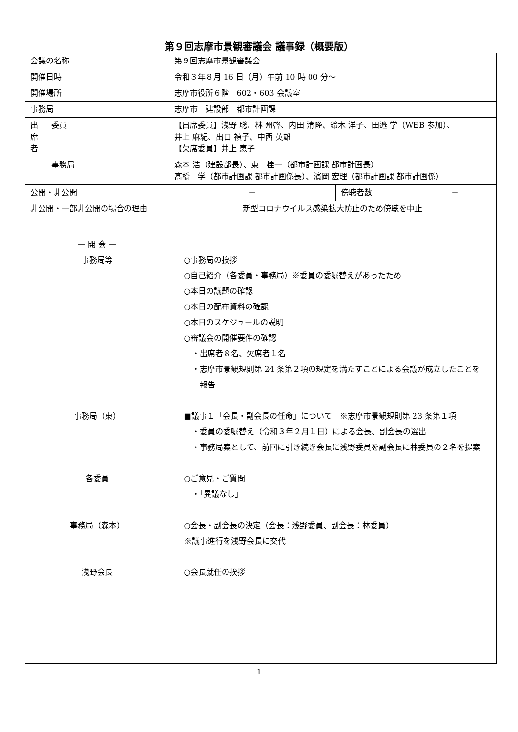第９回志摩市景観審議会 議事録（概要版）
| 会議の名称 | | 第９回志摩市景観審議会 | | |
| 開催日時 | | 令和３年８月 16 日（月）午前 10 時 00 分～ | | |
| 開催場所 | | 志摩市役所６階 602・603 会議室 | | |
| 事務局 | | 志摩市 建設部 都市計画課 | | |
| 出 席 者 | 委員 | 【出席委員】浅野 聡、林 州啓、内田 清隆、鈴木 洋子、田邉 学（WEB 参加）、 井上 麻紀、出口 禎子、中西 英雄 【欠席委員】井上 恵子 | | |
| | 事務局 | 森本 浩（建設部長）、東 桂一（都市計画課 都市計画長） 髙橋 学（都市計画課 都市計画係長）、濱岡 宏理（都市計画課 都市計画係） | | |
| 公開・非公開 | | － | 傍聴者数 | － |
| 非公開・一部非公開の場合の理由 | | 新型コロナウイルス感染拡大防止のため傍聴を中止 | | |
| — 開 会 — 事務局等 事務局（東） 各委員 事務局（森本） 浅野会長 | | ○事務局の挨拶 ○自己紹介（各委員・事務局）※委員の委嘱替えがあったため ○本日の議題の確認 ○本日の配布資料の確認 ○本日のスケジュールの説明 ○審議会の開催要件の確認 ・出席者８名、欠席者１名 ・志摩市景観規則第 24 条第２項の規定を満たすことによる会議が成立したことを 報告 ■議事１「会長・副会長の任命」について ※志摩市景観規則第 23 条第１項 ・委員の委嘱替え（令和３年２月１日）による会長、副会長の選出 ・事務局案として、前回に引き続き会長に浅野委員を副会長に林委員の２名を提案 ○ご意見・ご質問 ・「異議なし」 ○会長・副会長の決定（会長：浅野委員、副会長：林委員） ※議事進行を浅野会長に交代 ○会長就任の挨拶 | | |
1